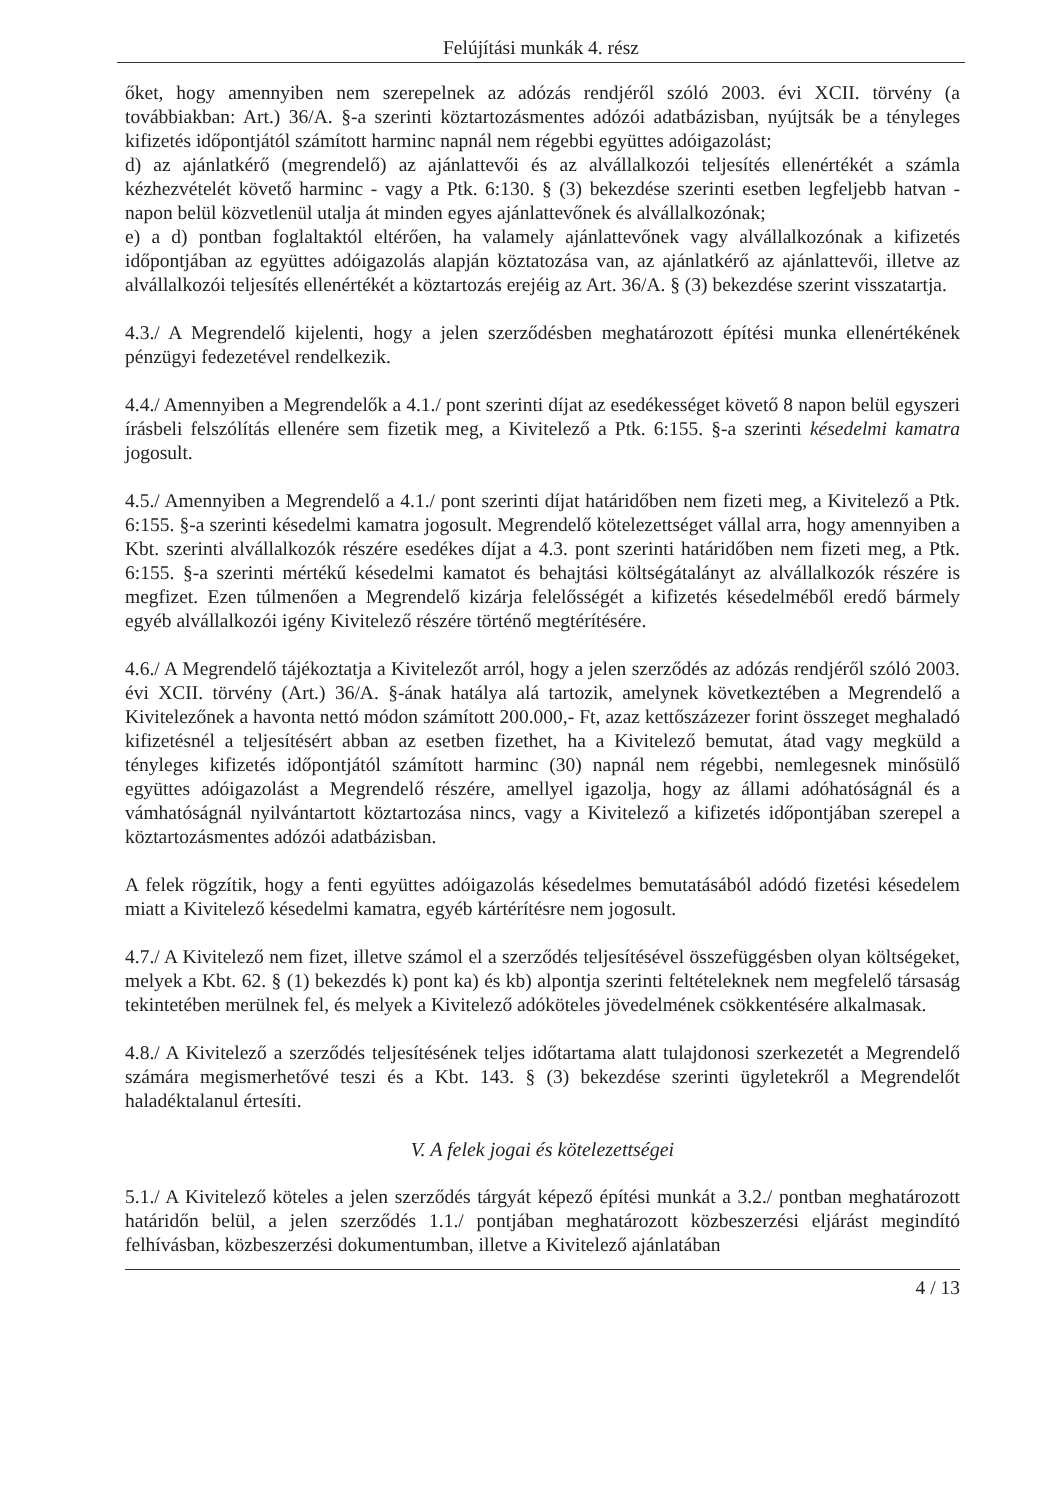Felújítási munkák 4. rész
őket, hogy amennyiben nem szerepelnek az adózás rendjéről szóló 2003. évi XCII. törvény (a továbbiakban: Art.) 36/A. §-a szerinti köztartozásmentes adózói adatbázisban, nyújtsák be a tényleges kifizetés időpontjától számított harminc napnál nem régebbi együttes adóigazolást;
d) az ajánlatkérő (megrendelő) az ajánlattevői és az alvállalkozói teljesítés ellenértékét a számla kézhezvételét követő harminc - vagy a Ptk. 6:130. § (3) bekezdése szerinti esetben legfeljebb hatvan - napon belül közvetlenül utalja át minden egyes ajánlattevőnek és alvállalkozónak;
e) a d) pontban foglaltaktól eltérően, ha valamely ajánlattevőnek vagy alvállalkozónak a kifizetés időpontjában az együttes adóigazolás alapján köztatozása van, az ajánlatkérő az ajánlattevői, illetve az alvállalkozói teljesítés ellenértékét a köztartozás erejéig az Art. 36/A. § (3) bekezdése szerint visszatartja.
4.3./ A Megrendelő kijelenti, hogy a jelen szerződésben meghatározott építési munka ellenértékének pénzügyi fedezetével rendelkezik.
4.4./ Amennyiben a Megrendelők a 4.1./ pont szerinti díjat az esedékességet követő 8 napon belül egyszeri írásbeli felszólítás ellenére sem fizetik meg, a Kivitelező a Ptk. 6:155. §-a szerinti késedelmi kamatra jogosult.
4.5./ Amennyiben a Megrendelő a 4.1./ pont szerinti díjat határidőben nem fizeti meg, a Kivitelező a Ptk. 6:155. §-a szerinti késedelmi kamatra jogosult. Megrendelő kötelezettséget vállal arra, hogy amennyiben a Kbt. szerinti alvállalkozók részére esedékes díjat a 4.3. pont szerinti határidőben nem fizeti meg, a Ptk. 6:155. §-a szerinti mértékű késedelmi kamatot és behajtási költségátalányt az alvállalkozók részére is megfizet. Ezen túlmenően a Megrendelő kizárja felelősségét a kifizetés késedelméből eredő bármely egyéb alvállalkozói igény Kivitelező részére történő megtérítésére.
4.6./ A Megrendelő tájékoztatja a Kivitelezőt arról, hogy a jelen szerződés az adózás rendjéről szóló 2003. évi XCII. törvény (Art.) 36/A. §-ának hatálya alá tartozik, amelynek következtében a Megrendelő a Kivitelezőnek a havonta nettó módon számított 200.000,- Ft, azaz kettőszázezer forint összeget meghaladó kifizetésnél a teljesítésért abban az esetben fizethet, ha a Kivitelező bemutat, átad vagy megküld a tényleges kifizetés időpontjától számított harminc (30) napnál nem régebbi, nemlegesnek minősülő együttes adóigazolást a Megrendelő részére, amellyel igazolja, hogy az állami adóhatóságnál és a vámhatóságnál nyilvántartott köztartozása nincs, vagy a Kivitelező a kifizetés időpontjában szerepel a köztartozásmentes adózói adatbázisban.
A felek rögzítik, hogy a fenti együttes adóigazolás késedelmes bemutatásából adódó fizetési késedelem miatt a Kivitelező késedelmi kamatra, egyéb kártérítésre nem jogosult.
4.7./ A Kivitelező nem fizet, illetve számol el a szerződés teljesítésével összefüggésben olyan költségeket, melyek a Kbt. 62. § (1) bekezdés k) pont ka) és kb) alpontja szerinti feltételeknek nem megfelelő társaság tekintetében merülnek fel, és melyek a Kivitelező adóköteles jövedelmének csökkentésére alkalmasak.
4.8./ A Kivitelező a szerződés teljesítésének teljes időtartama alatt tulajdonosi szerkezetét a Megrendelő számára megismerhetővé teszi és a Kbt. 143. § (3) bekezdése szerinti ügyletekről a Megrendelőt haladéktalanul értesíti.
V. A felek jogai és kötelezettségei
5.1./ A Kivitelező köteles a jelen szerződés tárgyát képező építési munkát a 3.2./ pontban meghatározott határidőn belül, a jelen szerződés 1.1./ pontjában meghatározott közbeszerzési eljárást megindító felhívásban, közbeszerzési dokumentumban, illetve a Kivitelező ajánlatában
4 / 13